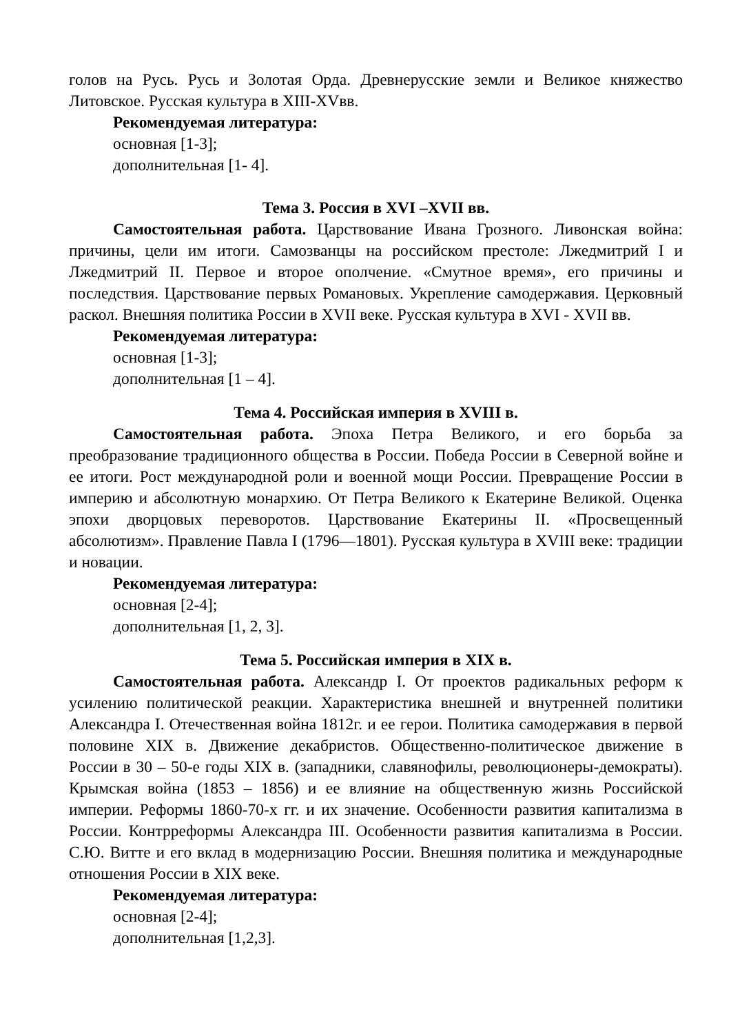голов на Русь. Русь и Золотая Орда. Древнерусские земли и Великое княжество Литовское. Русская культура в XIII-XVвв.
Рекомендуемая литература:
основная [1-3];
дополнительная [1- 4].
Тема 3. Россия в XVI –XVII вв.
Самостоятельная работа. Царствование Ивана Грозного. Ливонская война: причины, цели им итоги. Самозванцы на российском престоле: Лжедмитрий I и Лжедмитрий II. Первое и второе ополчение. «Смутное время», его причины и последствия. Царствование первых Романовых. Укрепление самодержавия. Церковный раскол. Внешняя политика России в XVII веке. Русская культура в XVI - XVII вв.
Рекомендуемая литература:
основная [1-3];
дополнительная [1 – 4].
Тема 4. Российская империя в XVIII в.
Самостоятельная работа. Эпоха Петра Великого, и его борьба за преобразование традиционного общества в России. Победа России в Северной войне и ее итоги. Рост международной роли и военной мощи России. Превращение России в империю и абсолютную монархию. От Петра Великого к Екатерине Великой. Оценка эпохи дворцовых переворотов. Царствование Екатерины II. «Просвещенный абсолютизм». Правление Павла I (1796—1801). Русская культура в XVIII веке: традиции и новации.
Рекомендуемая литература:
основная [2-4];
дополнительная [1, 2, 3].
Тема 5. Российская империя в XIX в.
Самостоятельная работа. Александр I. От проектов радикальных реформ к усилению политической реакции. Характеристика внешней и внутренней политики Александра I. Отечественная война 1812г. и ее герои. Политика самодержавия в первой половине XIX в. Движение декабристов. Общественно-политическое движение в России в 30 – 50-е годы XIX в. (западники, славянофилы, революционеры-демократы). Крымская война (1853 – 1856) и ее влияние на общественную жизнь Российской империи. Реформы 1860-70-х гг. и их значение. Особенности развития капитализма в России. Контрреформы Александра III. Особенности развития капитализма в России. С.Ю. Витте и его вклад в модернизацию России. Внешняя политика и международные отношения России в XIX веке.
Рекомендуемая литература:
основная [2-4];
дополнительная [1,2,3].